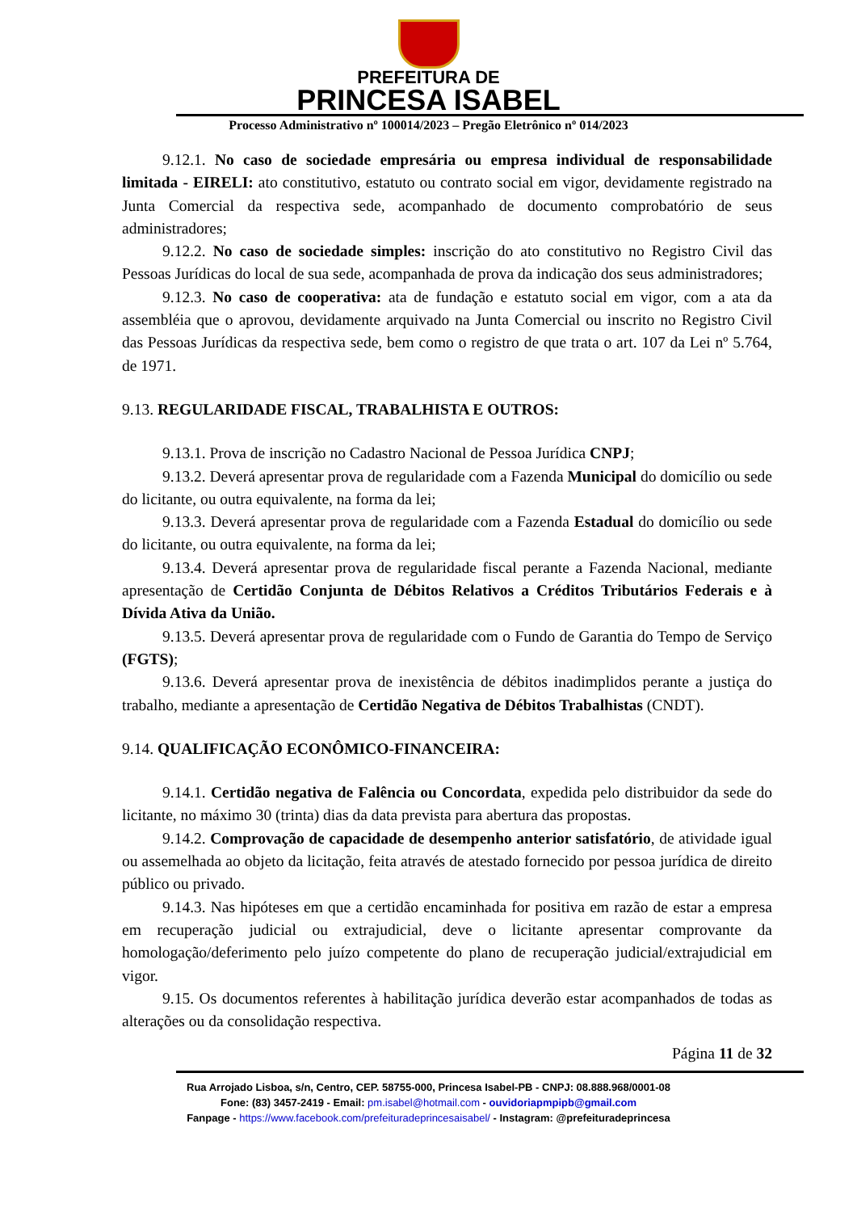PREFEITURA DE
PRINCESA ISABEL
Processo Administrativo nº 100014/2023 – Pregão Eletrônico nº 014/2023
9.12.1. No caso de sociedade empresária ou empresa individual de responsabilidade limitada - EIRELI: ato constitutivo, estatuto ou contrato social em vigor, devidamente registrado na Junta Comercial da respectiva sede, acompanhado de documento comprobatório de seus administradores;
9.12.2. No caso de sociedade simples: inscrição do ato constitutivo no Registro Civil das Pessoas Jurídicas do local de sua sede, acompanhada de prova da indicação dos seus administradores;
9.12.3. No caso de cooperativa: ata de fundação e estatuto social em vigor, com a ata da assembléia que o aprovou, devidamente arquivado na Junta Comercial ou inscrito no Registro Civil das Pessoas Jurídicas da respectiva sede, bem como o registro de que trata o art. 107 da Lei nº 5.764, de 1971.
9.13. REGULARIDADE FISCAL, TRABALHISTA E OUTROS:
9.13.1. Prova de inscrição no Cadastro Nacional de Pessoa Jurídica CNPJ;
9.13.2. Deverá apresentar prova de regularidade com a Fazenda Municipal do domicílio ou sede do licitante, ou outra equivalente, na forma da lei;
9.13.3. Deverá apresentar prova de regularidade com a Fazenda Estadual do domicílio ou sede do licitante, ou outra equivalente, na forma da lei;
9.13.4. Deverá apresentar prova de regularidade fiscal perante a Fazenda Nacional, mediante apresentação de Certidão Conjunta de Débitos Relativos a Créditos Tributários Federais e à Dívida Ativa da União.
9.13.5. Deverá apresentar prova de regularidade com o Fundo de Garantia do Tempo de Serviço (FGTS);
9.13.6. Deverá apresentar prova de inexistência de débitos inadimplidos perante a justiça do trabalho, mediante a apresentação de Certidão Negativa de Débitos Trabalhistas (CNDT).
9.14. QUALIFICAÇÃO ECONÔMICO-FINANCEIRA:
9.14.1. Certidão negativa de Falência ou Concordata, expedida pelo distribuidor da sede do licitante, no máximo 30 (trinta) dias da data prevista para abertura das propostas.
9.14.2. Comprovação de capacidade de desempenho anterior satisfatório, de atividade igual ou assemelhada ao objeto da licitação, feita através de atestado fornecido por pessoa jurídica de direito público ou privado.
9.14.3. Nas hipóteses em que a certidão encaminhada for positiva em razão de estar a empresa em recuperação judicial ou extrajudicial, deve o licitante apresentar comprovante da homologação/deferimento pelo juízo competente do plano de recuperação judicial/extrajudicial em vigor.
9.15. Os documentos referentes à habilitação jurídica deverão estar acompanhados de todas as alterações ou da consolidação respectiva.
Página 11 de 32
Rua Arrojado Lisboa, s/n, Centro, CEP. 58755-000, Princesa Isabel-PB - CNPJ: 08.888.968/0001-08
Fone: (83) 3457-2419 - Email: pm.isabel@hotmail.com - ouvidoriapmpipb@gmail.com
Fanpage - https://www.facebook.com/prefeituradeprincesaisabel/ - Instagram: @prefeituradeprincesa